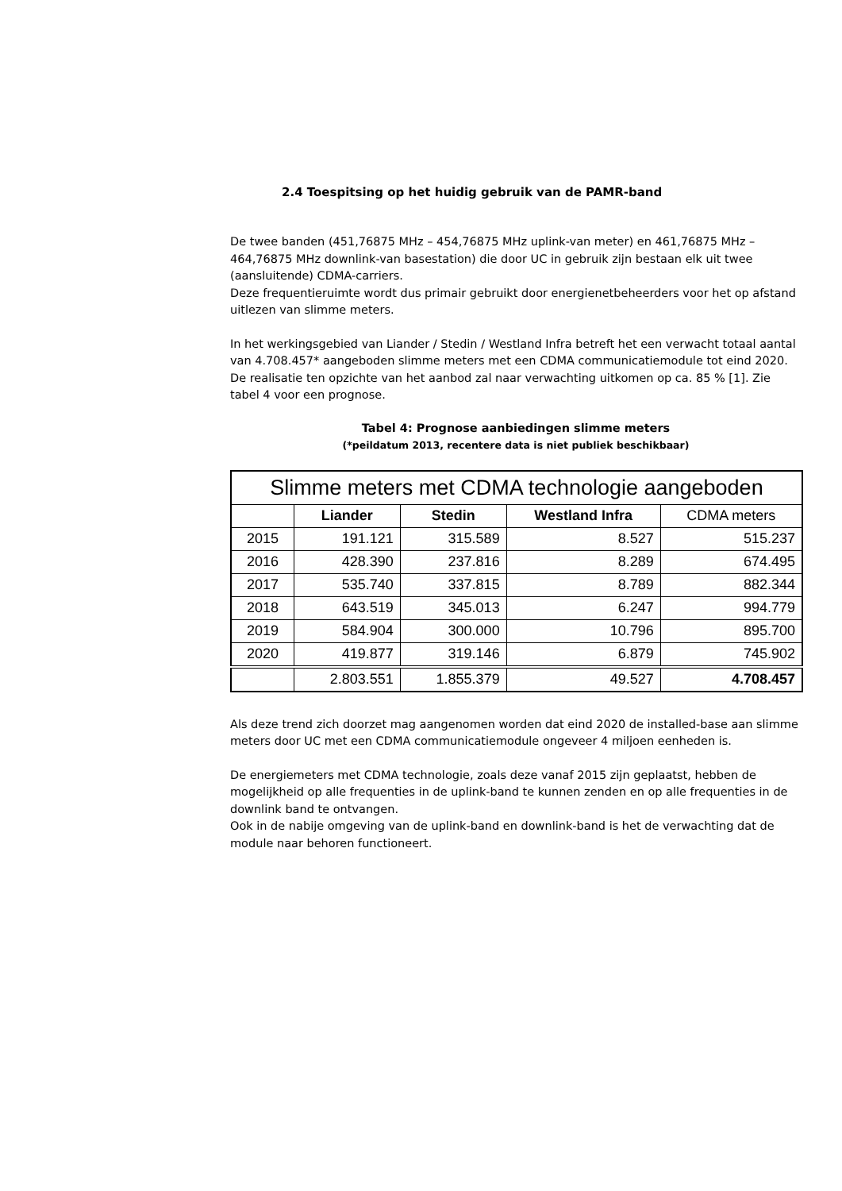2.4 Toespitsing op het huidig gebruik van de PAMR-band
De twee banden (451,76875 MHz – 454,76875 MHz uplink-van meter) en 461,76875 MHz – 464,76875 MHz downlink-van basestation) die door UC in gebruik zijn bestaan elk uit twee (aansluitende) CDMA-carriers.
Deze frequentieruimte wordt dus primair gebruikt door energienetbeheerders voor het op afstand uitlezen van slimme meters.
In het werkingsgebied van Liander / Stedin / Westland Infra betreft het een verwacht totaal aantal van 4.708.457* aangeboden slimme meters met een CDMA communicatiemodule tot eind 2020. De realisatie ten opzichte van het aanbod zal naar verwachting uitkomen op ca. 85 % [1]. Zie tabel 4 voor een prognose.
Tabel 4: Prognose aanbiedingen slimme meters
(*peildatum 2013, recentere data is niet publiek beschikbaar)
| Slimme meters met CDMA technologie aangeboden | | | | |
| --- | --- | --- | --- | --- |
| | Liander | Stedin | Westland Infra | CDMA meters |
| 2015 | 191.121 | 315.589 | 8.527 | 515.237 |
| 2016 | 428.390 | 237.816 | 8.289 | 674.495 |
| 2017 | 535.740 | 337.815 | 8.789 | 882.344 |
| 2018 | 643.519 | 345.013 | 6.247 | 994.779 |
| 2019 | 584.904 | 300.000 | 10.796 | 895.700 |
| 2020 | 419.877 | 319.146 | 6.879 | 745.902 |
| | 2.803.551 | 1.855.379 | 49.527 | 4.708.457 |
Als deze trend zich doorzet mag aangenomen worden dat eind 2020 de installed-base aan slimme meters door UC met een CDMA communicatiemodule ongeveer 4 miljoen eenheden is.
De energiemeters met CDMA technologie, zoals deze vanaf 2015 zijn geplaatst, hebben de mogelijkheid op alle frequenties in de uplink-band te kunnen zenden en op alle frequenties in de downlink band te ontvangen.
Ook in de nabije omgeving van de uplink-band en downlink-band is het de verwachting dat de module naar behoren functioneert.